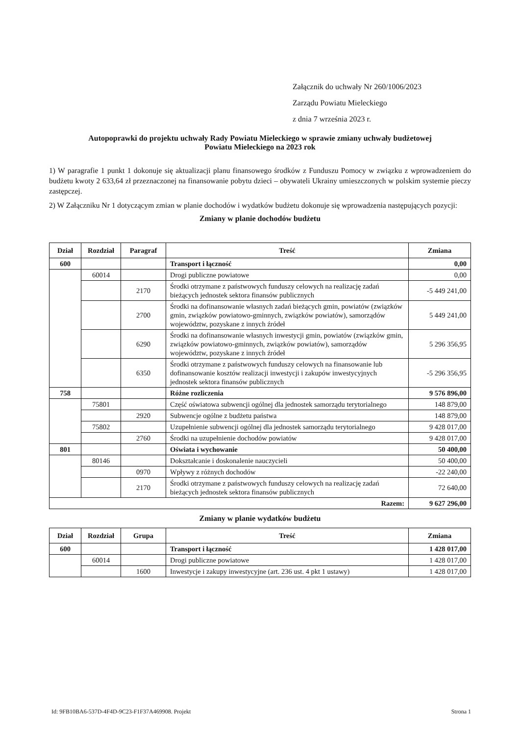Załącznik do uchwały Nr 260/1006/2023
Zarządu Powiatu Mieleckiego
z dnia 7 września 2023 r.
Autopoprawki do projektu uchwały Rady Powiatu Mieleckiego w sprawie zmiany uchwały budżetowej
Powiatu Mieleckiego na 2023 rok
1) W paragrafie 1 punkt 1 dokonuje się aktualizacji planu finansowego środków z Funduszu Pomocy w związku z wprowadzeniem do budżetu kwoty 2 633,64 zł przeznaczonej na finansowanie pobytu dzieci – obywateli Ukrainy umieszczonych w polskim systemie pieczy zastępczej.
2) W Załączniku Nr 1 dotyczącym zmian w planie dochodów i wydatków budżetu dokonuje się wprowadzenia następujących pozycji:
Zmiany w planie dochodów budżetu
| Dział | Rozdział | Paragraf | Treść | Zmiana |
| --- | --- | --- | --- | --- |
| 600 | | | Transport i łączność | 0,00 |
| | 60014 | | Drogi publiczne powiatowe | 0,00 |
| | | 2170 | Środki otrzymane z państwowych funduszy celowych na realizację zadań bieżących jednostek sektora finansów publicznych | -5 449 241,00 |
| | | 2700 | Środki na dofinansowanie własnych zadań bieżących gmin, powiatów (związków gmin, związków powiatowo-gminnych, związków powiatów), samorządów województw, pozyskane z innych źródeł | 5 449 241,00 |
| | | 6290 | Środki na dofinansowanie własnych inwestycji gmin, powiatów (związków gmin, związków powiatowo-gminnych, związków powiatów), samorządów województw, pozyskane z innych źródeł | 5 296 356,95 |
| | | 6350 | Środki otrzymane z państwowych funduszy celowych na finansowanie lub dofinansowanie kosztów realizacji inwestycji i zakupów inwestycyjnych jednostek sektora finansów publicznych | -5 296 356,95 |
| 758 | | | Różne rozliczenia | 9 576 896,00 |
| | 75801 | | Część oświatowa subwencji ogólnej dla jednostek samorządu terytorialnego | 148 879,00 |
| | | 2920 | Subwencje ogólne z budżetu państwa | 148 879,00 |
| | 75802 | | Uzupełnienie subwencji ogólnej dla jednostek samorządu terytorialnego | 9 428 017,00 |
| | | 2760 | Środki na uzupełnienie dochodów powiatów | 9 428 017,00 |
| 801 | | | Oświata i wychowanie | 50 400,00 |
| | 80146 | | Dokształcanie i doskonalenie nauczycieli | 50 400,00 |
| | | 0970 | Wpływy z różnych dochodów | -22 240,00 |
| | | 2170 | Środki otrzymane z państwowych funduszy celowych na realizację zadań bieżących jednostek sektora finansów publicznych | 72 640,00 |
| Razem: | | | | 9 627 296,00 |
Zmiany w planie wydatków budżetu
| Dział | Rozdział | Grupa | Treść | Zmiana |
| --- | --- | --- | --- | --- |
| 600 | | | Transport i łączność | 1 428 017,00 |
| | 60014 | | Drogi publiczne powiatowe | 1 428 017,00 |
| | | 1600 | Inwestycje i zakupy inwestycyjne (art. 236 ust. 4 pkt 1 ustawy) | 1 428 017,00 |
Id: 9FB10BA6-537D-4F4D-9C23-F1F37A469908. Projekt Strona 1